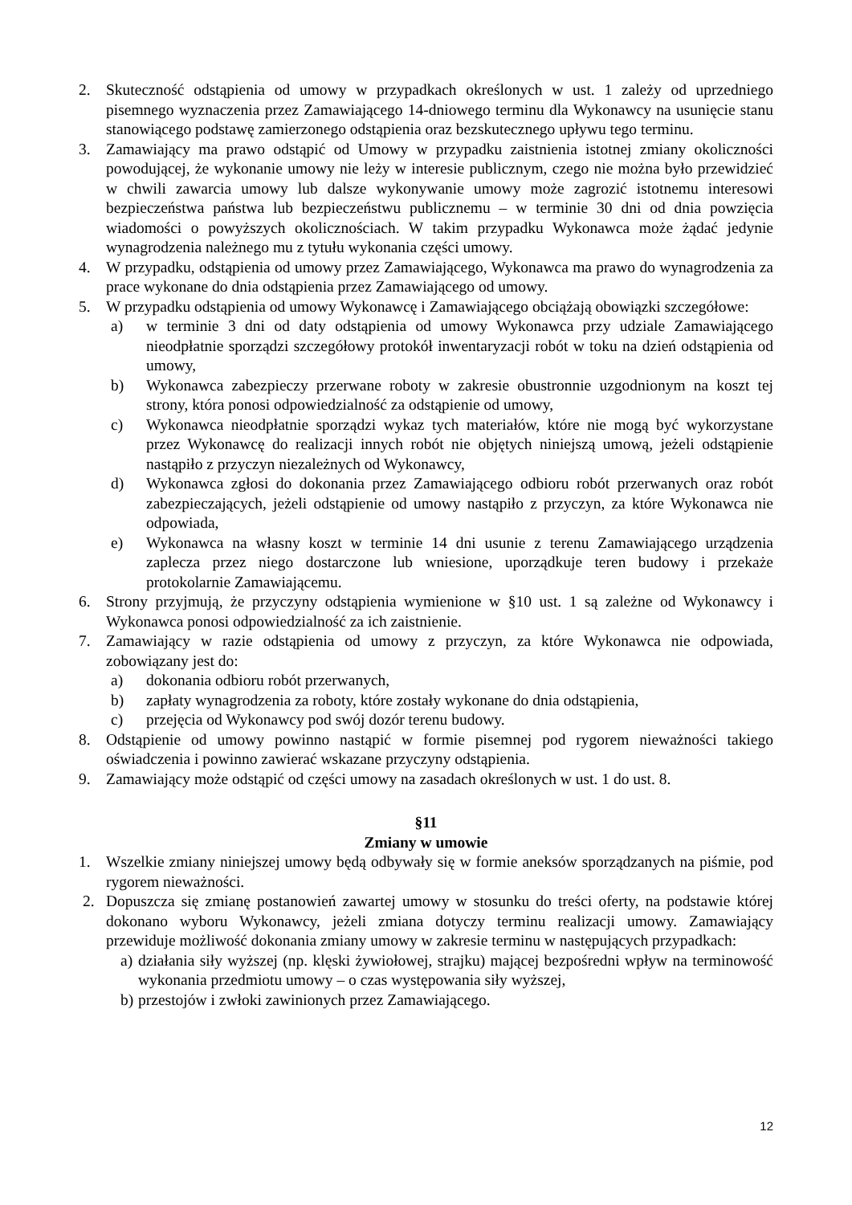2. Skuteczność odstąpienia od umowy w przypadkach określonych w ust. 1 zależy od uprzedniego pisemnego wyznaczenia przez Zamawiającego 14-dniowego terminu dla Wykonawcy na usunięcie stanu stanowiącego podstawę zamierzonego odstąpienia oraz bezskutecznego upływu tego terminu.
3. Zamawiający ma prawo odstąpić od Umowy w przypadku zaistnienia istotnej zmiany okoliczności powodującej, że wykonanie umowy nie leży w interesie publicznym, czego nie można było przewidzieć w chwili zawarcia umowy lub dalsze wykonywanie umowy może zagrozić istotnemu interesowi bezpieczeństwa państwa lub bezpieczeństwu publicznemu – w terminie 30 dni od dnia powzięcia wiadomości o powyższych okolicznościach. W takim przypadku Wykonawca może żądać jedynie wynagrodzenia należnego mu z tytułu wykonania części umowy.
4. W przypadku, odstąpienia od umowy przez Zamawiającego, Wykonawca ma prawo do wynagrodzenia za prace wykonane do dnia odstąpienia przez Zamawiającego od umowy.
5. W przypadku odstąpienia od umowy Wykonawcę i Zamawiającego obciążają obowiązki szczegółowe:
a) w terminie 3 dni od daty odstąpienia od umowy Wykonawca przy udziale Zamawiającego nieodpłatnie sporządzi szczegółowy protokół inwentaryzacji robót w toku na dzień odstąpienia od umowy,
b) Wykonawca zabezpieczy przerwane roboty w zakresie obustronnie uzgodnionym na koszt tej strony, która ponosi odpowiedzialność za odstąpienie od umowy,
c) Wykonawca nieodpłatnie sporządzi wykaz tych materiałów, które nie mogą być wykorzystane przez Wykonawcę do realizacji innych robót nie objętych niniejszą umową, jeżeli odstąpienie nastąpiło z przyczyn niezależnych od Wykonawcy,
d) Wykonawca zgłosi do dokonania przez Zamawiającego odbioru robót przerwanych oraz robót zabezpieczających, jeżeli odstąpienie od umowy nastąpiło z przyczyn, za które Wykonawca nie odpowiada,
e) Wykonawca na własny koszt w terminie 14 dni usunie z terenu Zamawiającego urządzenia zaplecza przez niego dostarczone lub wniesione, uporządkuje teren budowy i przekaże protokolarnie Zamawiającemu.
6. Strony przyjmują, że przyczyny odstąpienia wymienione w §10 ust. 1 są zależne od Wykonawcy i Wykonawca ponosi odpowiedzialność za ich zaistnienie.
7. Zamawiający w razie odstąpienia od umowy z przyczyn, za które Wykonawca nie odpowiada, zobowiązany jest do:
a) dokonania odbioru robót przerwanych,
b) zapłaty wynagrodzenia za roboty, które zostały wykonane do dnia odstąpienia,
c) przejęcia od Wykonawcy pod swój dozór terenu budowy.
8. Odstąpienie od umowy powinno nastąpić w formie pisemnej pod rygorem nieważności takiego oświadczenia i powinno zawierać wskazane przyczyny odstąpienia.
9. Zamawiający może odstąpić od części umowy na zasadach określonych w ust. 1 do ust. 8.
§11
Zmiany w umowie
1. Wszelkie zmiany niniejszej umowy będą odbywały się w formie aneksów sporządzanych na piśmie, pod rygorem nieważności.
2. Dopuszcza się zmianę postanowień zawartej umowy w stosunku do treści oferty, na podstawie której dokonano wyboru Wykonawcy, jeżeli zmiana dotyczy terminu realizacji umowy. Zamawiający przewiduje możliwość dokonania zmiany umowy w zakresie terminu w następujących przypadkach:
a) działania siły wyższej (np. klęski żywiołowej, strajku) mającej bezpośredni wpływ na terminowość wykonania przedmiotu umowy – o czas występowania siły wyższej,
b) przestojów i zwłoki zawinionych przez Zamawiającego.
12